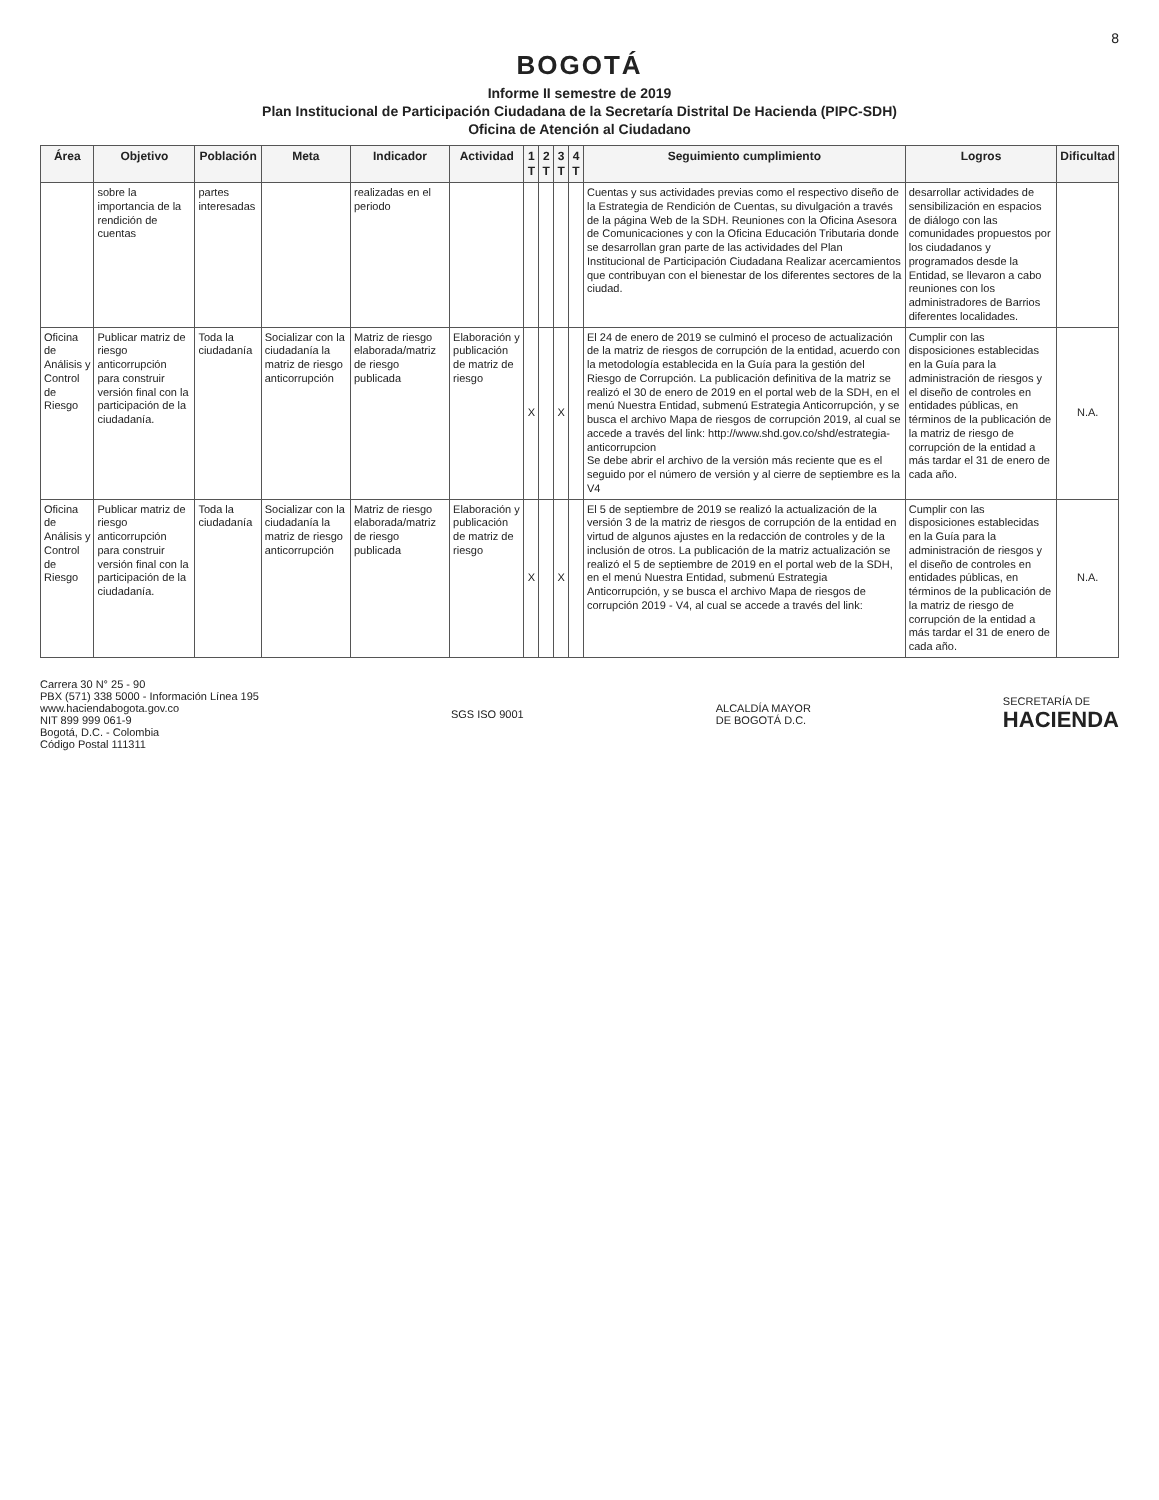8
BOGOTÁ
Informe II semestre de 2019
Plan Institucional de Participación Ciudadana de la Secretaría Distrital De Hacienda (PIPC-SDH)
Oficina de Atención al Ciudadano
| Área | Objetivo | Población | Meta | Indicador | Actividad | 1 T | 2 T | 3 T | 4 T | Seguimiento cumplimiento | Logros | Dificultad |
| --- | --- | --- | --- | --- | --- | --- | --- | --- | --- | --- | --- | --- |
| | sobre la importancia de la rendición de cuentas | partes interesadas | | realizadas en el periodo | | | | | | Cuentas y sus actividades previas como el respectivo diseño de la Estrategia de Rendición de Cuentas, su divulgación a través de la página Web de la SDH. Reuniones con la Oficina Asesora de Comunicaciones y con la Oficina Educación Tributaria donde se desarrollan gran parte de las actividades del Plan Institucional de Participación Ciudadana Realizar acercamientos que contribuyan con el bienestar de los diferentes sectores de la ciudad. | desarrollar actividades de sensibilización en espacios de diálogo con las comunidades propuestos por los ciudadanos y programados desde la Entidad, se llevaron a cabo reuniones con los administradores de Barrios diferentes localidades. | |
| Oficina de Análisis y Control de Riesgo | Publicar matriz de riesgo anticorrupción para construir versión final con la participación de la ciudadanía. | Toda la ciudadanía | Socializar con la ciudadanía la matriz de riesgo anticorrupción | Matriz de riesgo elaborada/matriz de riesgo publicada | Elaboración y publicación de matriz de riesgo | X | | X | | El 24 de enero de 2019 se culminó el proceso de actualización de la matriz de riesgos de corrupción de la entidad, acuerdo con la metodología establecida en la Guía para la gestión del Riesgo de Corrupción. La publicación definitiva de la matriz se realizó el 30 de enero de 2019 en el portal web de la SDH, en el menú Nuestra Entidad, submenú Estrategia Anticorrupción, y se busca el archivo Mapa de riesgos de corrupción 2019, al cual se accede a través del link: http://www.shd.gov.co/shd/estrategia-anticorrupcion Se debe abrir el archivo de la versión más reciente que es el seguido por el número de versión y al cierre de septiembre es la V4 | Cumplir con las disposiciones establecidas en la Guía para la administración de riesgos y el diseño de controles en entidades públicas, en términos de la publicación de la matriz de riesgo de corrupción de la entidad a más tardar el 31 de enero de cada año. | N.A. |
| Oficina de Análisis y Control de Riesgo | Publicar matriz de riesgo anticorrupción para construir versión final con la participación de la ciudadanía. | Toda la ciudadanía | Socializar con la ciudadanía la matriz de riesgo anticorrupción | Matriz de riesgo elaborada/matriz de riesgo publicada | Elaboración y publicación de matriz de riesgo | X | | X | | El 5 de septiembre de 2019 se realizó la actualización de la versión 3 de la matriz de riesgos de corrupción de la entidad en virtud de algunos ajustes en la redacción de controles y de la inclusión de otros. La publicación de la matriz actualización se realizó el 5 de septiembre de 2019 en el portal web de la SDH, en el menú Nuestra Entidad, submenú Estrategia Anticorrupción, y se busca el archivo Mapa de riesgos de corrupción 2019 - V4, al cual se accede a través del link: | Cumplir con las disposiciones establecidas en la Guía para la administración de riesgos y el diseño de controles en entidades públicas, en términos de la publicación de la matriz de riesgo de corrupción de la entidad a más tardar el 31 de enero de cada año. | N.A. |
Carrera 30 N° 25 - 90
PBX (571) 338 5000 - Información Línea 195
www.haciendabogota.gov.co
NIT 899 999 061-9
Bogotá, D.C. - Colombia
Código Postal 111311
SGS ISO 9001
ALCALDÍA MAYOR
DE BOGOTÁ D.C.
SECRETARÍA DE
HACIENDA